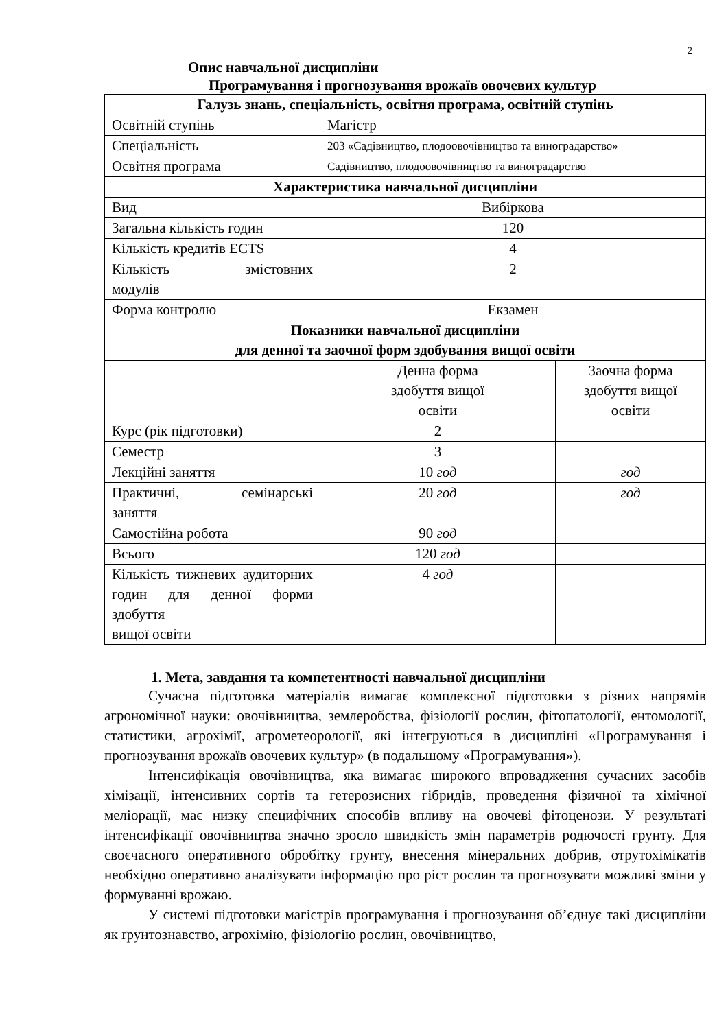2
Опис навчальної дисципліни
Програмування і прогнозування врожаїв овочевих культур
| Галузь знань, спеціальність, освітня програма, освітній ступінь | | |
| --- | --- | --- |
| Освітній ступінь | Магістр | |
| Спеціальність | 203 «Садівництво, плодоовочівництво та виноградарство» | |
| Освітня програма | Садівництво, плодоовочівництво та виноградарство | |
| Характеристика навчальної дисципліни | | |
| Вид | Вибіркова | |
| Загальна кількість годин | 120 | |
| Кількість кредитів ECTS | 4 | |
| Кількість змістовних модулів | 2 | |
| Форма контролю | Екзамен | |
| Показники навчальної дисципліни для денної та заочної форм здобування вищої освіти | | |
| | Денна форма здобуття вищої освіти | Заочна форма здобуття вищої освіти |
| Курс (рік підготовки) | 2 | |
| Семестр | 3 | |
| Лекційні заняття | 10 год | год |
| Практичні, семінарські заняття | 20 год | год |
| Самостійна робота | 90 год | |
| Всього | 120 год | |
| Кількість тижневих аудиторних годин для денної форми здобуття вищої освіти | 4 год | |
1. Мета, завдання та компетентності навчальної дисципліни
Сучасна підготовка матеріалів вимагає комплексної підготовки з різних напрямів агрономічної науки: овочівництва, землеробства, фізіології рослин, фітопатології, ентомології, статистики, агрохімії, агрометеорології, які інтегруються в дисципліні «Програмування і прогнозування врожаїв овочевих культур» (в подальшому «Програмування»).
Інтенсифікація овочівництва, яка вимагає широкого впровадження сучасних засобів хімізації, інтенсивних сортів та гетерозисних гібридів, проведення фізичної та хімічної меліорації, має низку специфічних способів впливу на овочеві фітоценози. У результаті інтенсифікації овочівництва значно зросло швидкість змін параметрів родючості грунту. Для своєчасного оперативного обробітку грунту, внесення мінеральних добрив, отрутохімікатів необхідно оперативно аналізувати інформацію про ріст рослин та прогнозувати можливі зміни у формуванні врожаю.
У системі підготовки магістрів програмування і прогнозування об’єднує такі дисципліни як ґрунтознавство, агрохімію, фізіологію рослин, овочівництво,